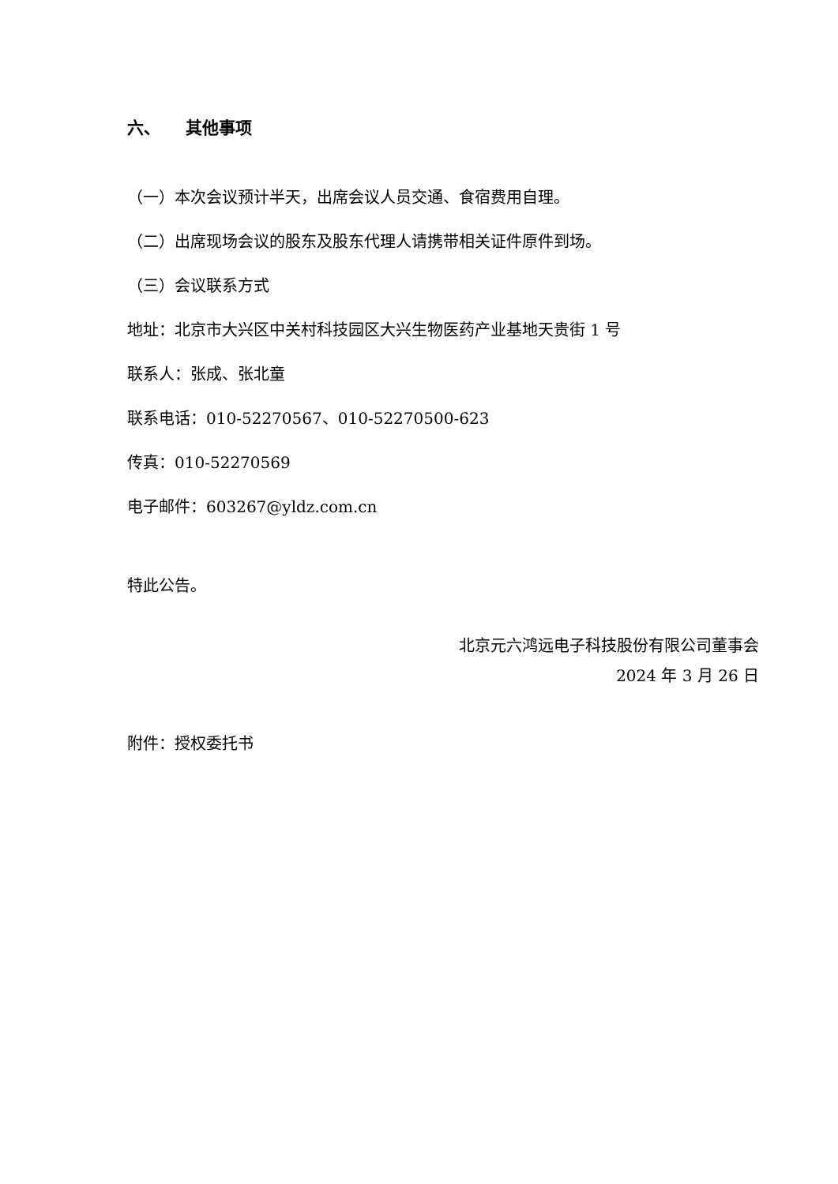六、 其他事项
（一）本次会议预计半天，出席会议人员交通、食宿费用自理。
（二）出席现场会议的股东及股东代理人请携带相关证件原件到场。
（三）会议联系方式
地址：北京市大兴区中关村科技园区大兴生物医药产业基地天贵街 1 号
联系人：张成、张北童
联系电话：010-52270567、010-52270500-623
传真：010-52270569
电子邮件：603267@yldz.com.cn
特此公告。
北京元六鸿远电子科技股份有限公司董事会
2024 年 3 月 26 日
附件：授权委托书